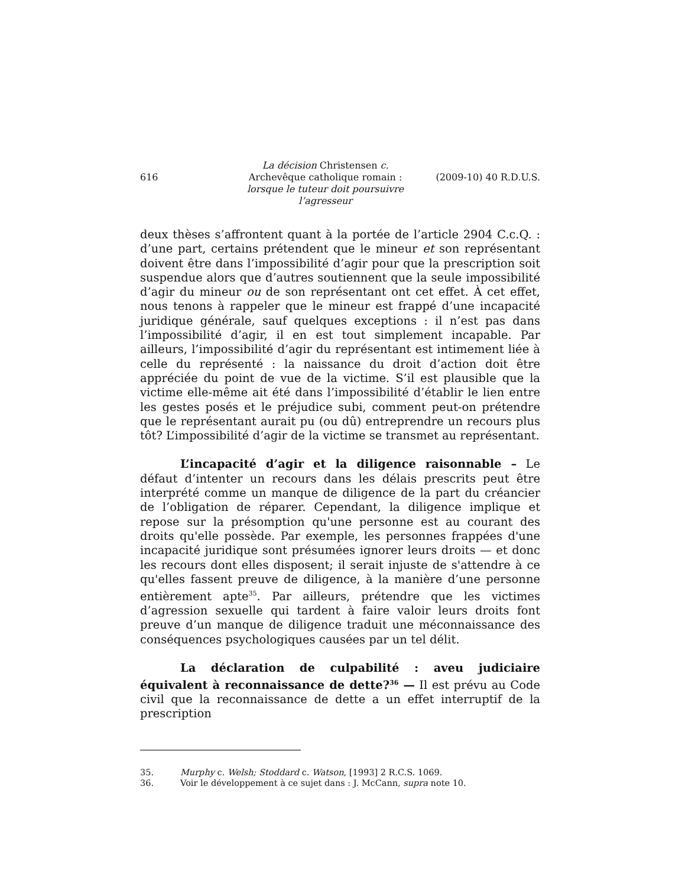616
La décision Christensen c.
Archevêque catholique romain :
lorsque le tuteur doit poursuivre l’agresseur
(2009-10) 40 R.D.U.S.
deux thèses s’affrontent quant à la portée de l’article 2904 C.c.Q. : d’une part, certains prétendent que le mineur et son représentant doivent être dans l’impossibilité d’agir pour que la prescription soit suspendue alors que d’autres soutiennent que la seule impossibilité d’agir du mineur ou de son représentant ont cet effet. À cet effet, nous tenons à rappeler que le mineur est frappé d’une incapacité juridique générale, sauf quelques exceptions : il n’est pas dans l’impossibilité d’agir, il en est tout simplement incapable. Par ailleurs, l’impossibilité d’agir du représentant est intimement liée à celle du représenté : la naissance du droit d’action doit être appréciée du point de vue de la victime. S’il est plausible que la victime elle-même ait été dans l’impossibilité d’établir le lien entre les gestes posés et le préjudice subi, comment peut-on prétendre que le représentant aurait pu (ou dû) entreprendre un recours plus tôt? L’impossibilité d’agir de la victime se transmet au représentant.
L’incapacité d’agir et la diligence raisonnable – Le défaut d’intenter un recours dans les délais prescrits peut être interprété comme un manque de diligence de la part du créancier de l’obligation de réparer. Cependant, la diligence implique et repose sur la présomption qu'une personne est au courant des droits qu'elle possède. Par exemple, les personnes frappées d'une incapacité juridique sont présumées ignorer leurs droits — et donc les recours dont elles disposent; il serait injuste de s'attendre à ce qu'elles fassent preuve de diligence, à la manière d’une personne entièrement apte<sup>35</sup>. Par ailleurs, prétendre que les victimes d’agression sexuelle qui tardent à faire valoir leurs droits font preuve d’un manque de diligence traduit une méconnaissance des conséquences psychologiques causées par un tel délit.
La déclaration de culpabilité : aveu judiciaire équivalent à reconnaissance de dette?<sup>36</sup> — Il est prévu au Code civil que la reconnaissance de dette a un effet interruptif de la prescription
35. Murphy c. Welsh; Stoddard c. Watson, [1993] 2 R.C.S. 1069.
36. Voir le développement à ce sujet dans : J. McCann, supra note 10.